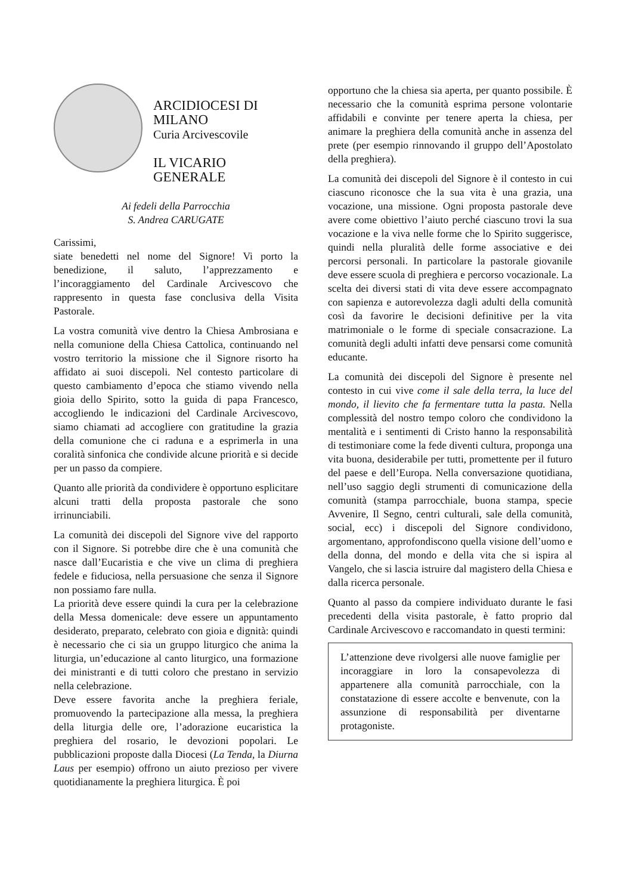ARCIDIOCESI DI MILANO
Curia Arcivescovile
IL VICARIO GENERALE
Ai fedeli della Parrocchia
S. Andrea CARUGATE
Carissimi,
siate benedetti nel nome del Signore! Vi porto la benedizione, il saluto, l’apprezzamento e l’incoraggiamento del Cardinale Arcivescovo che rappresento in questa fase conclusiva della Visita Pastorale.
La vostra comunità vive dentro la Chiesa Ambrosiana e nella comunione della Chiesa Cattolica, continuando nel vostro territorio la missione che il Signore risorto ha affidato ai suoi discepoli. Nel contesto particolare di questo cambiamento d’epoca che stiamo vivendo nella gioia dello Spirito, sotto la guida di papa Francesco, accogliendo le indicazioni del Cardinale Arcivescovo, siamo chiamati ad accogliere con gratitudine la grazia della comunione che ci raduna e a esprimerla in una coralità sinfonica che condivide alcune priorità e si decide per un passo da compiere.
Quanto alle priorità da condividere è opportuno esplicitare alcuni tratti della proposta pastorale che sono irrinunciabili.
La comunità dei discepoli del Signore vive del rapporto con il Signore. Si potrebbe dire che è una comunità che nasce dall’Eucaristia e che vive un clima di preghiera fedele e fiduciosa, nella persuasione che senza il Signore non possiamo fare nulla.
La priorità deve essere quindi la cura per la celebrazione della Messa domenicale: deve essere un appuntamento desiderato, preparato, celebrato con gioia e dignità: quindi è necessario che ci sia un gruppo liturgico che anima la liturgia, un’educazione al canto liturgico, una formazione dei ministranti e di tutti coloro che prestano in servizio nella celebrazione.
Deve essere favorita anche la preghiera feriale, promuovendo la partecipazione alla messa, la preghiera della liturgia delle ore, l’adorazione eucaristica la preghiera del rosario, le devozioni popolari. Le pubblicazioni proposte dalla Diocesi (La Tenda, la Diurna Laus per esempio) offrono un aiuto prezioso per vivere quotidianamente la preghiera liturgica. È poi
opportuno che la chiesa sia aperta, per quanto possibile. È necessario che la comunità esprima persone volontarie affidabili e convinte per tenere aperta la chiesa, per animare la preghiera della comunità anche in assenza del prete (per esempio rinnovando il gruppo dell’Apostolato della preghiera).
La comunità dei discepoli del Signore è il contesto in cui ciascuno riconosce che la sua vita è una grazia, una vocazione, una missione. Ogni proposta pastorale deve avere come obiettivo l’aiuto perché ciascuno trovi la sua vocazione e la viva nelle forme che lo Spirito suggerisce, quindi nella pluralità delle forme associative e dei percorsi personali. In particolare la pastorale giovanile deve essere scuola di preghiera e percorso vocazionale. La scelta dei diversi stati di vita deve essere accompagnato con sapienza e autorevolezza dagli adulti della comunità così da favorire le decisioni definitive per la vita matrimoniale o le forme di speciale consacrazione. La comunità degli adulti infatti deve pensarsi come comunità educante.
La comunità dei discepoli del Signore è presente nel contesto in cui vive come il sale della terra, la luce del mondo, il lievito che fa fermentare tutta la pasta. Nella complessità del nostro tempo coloro che condividono la mentalità e i sentimenti di Cristo hanno la responsabilità di testimoniare come la fede diventi cultura, proponga una vita buona, desiderabile per tutti, promettente per il futuro del paese e dell’Europa. Nella conversazione quotidiana, nell’uso saggio degli strumenti di comunicazione della comunità (stampa parrocchiale, buona stampa, specie Avvenire, Il Segno, centri culturali, sale della comunità, social, ecc) i discepoli del Signore condividono, argomentano, approfondiscono quella visione dell’uomo e della donna, del mondo e della vita che si ispira al Vangelo, che si lascia istruire dal magistero della Chiesa e dalla ricerca personale.
Quanto al passo da compiere individuato durante le fasi precedenti della visita pastorale, è fatto proprio dal Cardinale Arcivescovo e raccomandato in questi termini:
L’attenzione deve rivolgersi alle nuove famiglie per incoraggiare in loro la consapevolezza di appartenere alla comunità parrocchiale, con la constatazione di essere accolte e benvenute, con la assunzione di responsabilità per diventarne protagoniste.